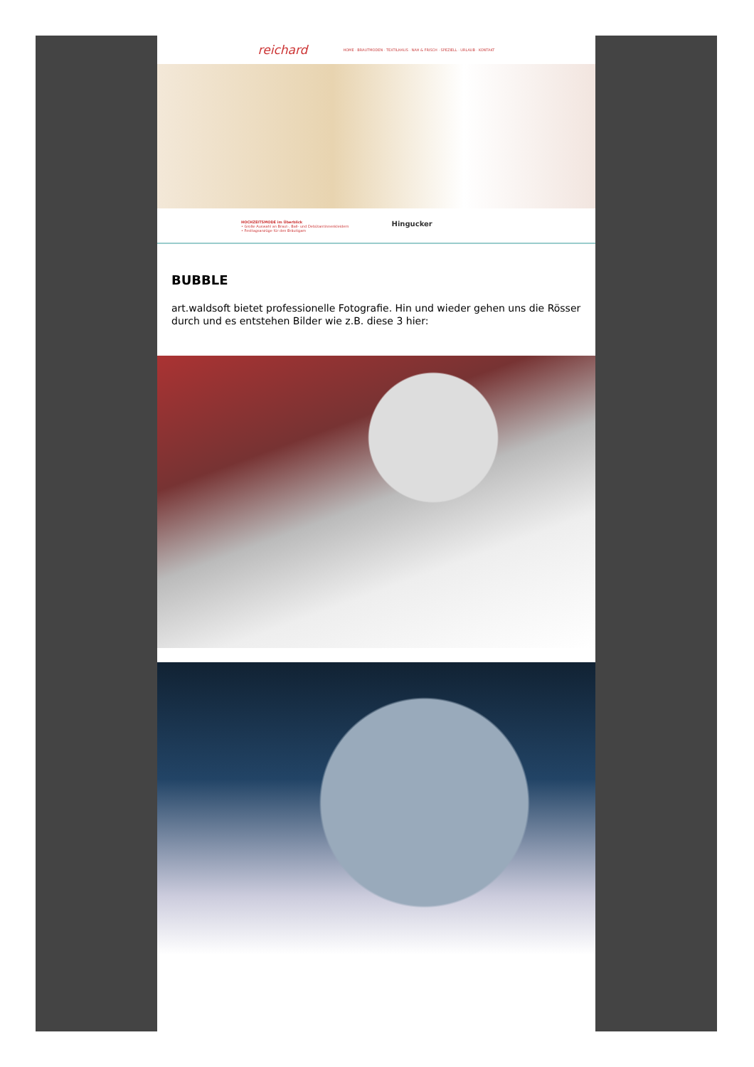reichard HOME · BRAUTMODEN · TEXTILHAUS · NAH & FRISCH · SPEZIELL · URLAUB · KONTAKT
HOCHZEITSMODE im Überblick
• Große Auswahl an Braut-, Ball- und Debütantinnenkleidern
• Festtagsanzüge für den Bräutigam
Hingucker
BUBBLE
art.waldsoft bietet professionelle Fotografie. Hin und wieder gehen uns die Rösser durch und es entstehen Bilder wie z.B. diese 3 hier: